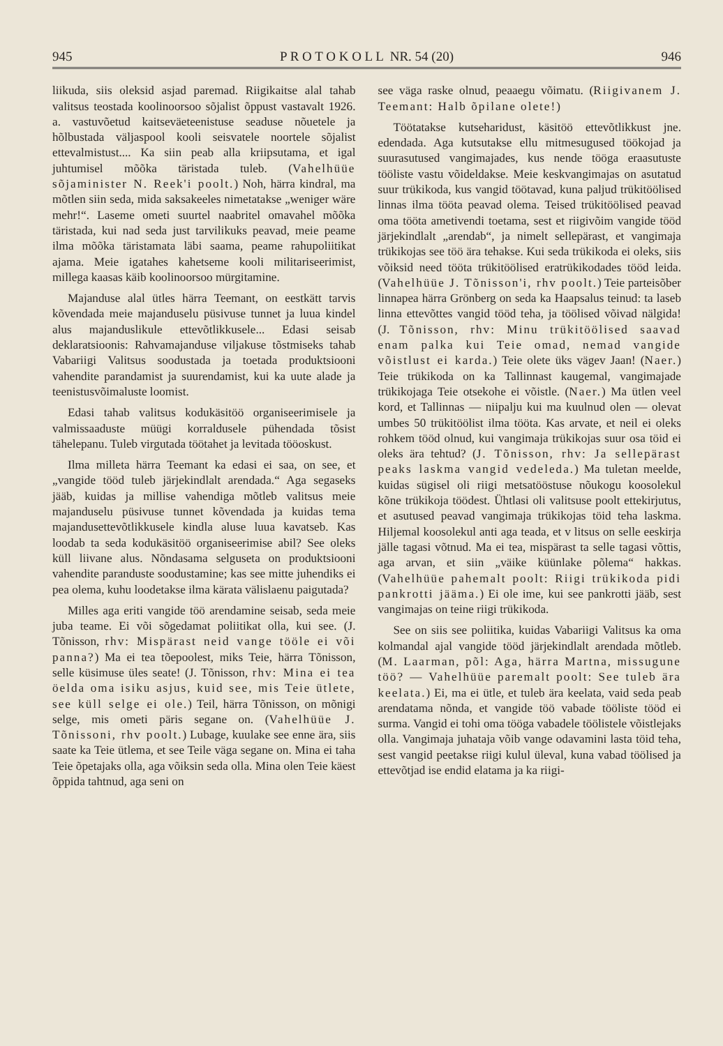945 P R O T O K O L L NR. 54 (20) 946
liikuda, siis oleksid asjad paremad. Riigikaitse alal tahab valitsus teostada koolinoorsoo sõjalist õppust vastavalt 1926. a. vastuvõetud kaitseväeteenistuse seaduse nõuetele ja hõlbustada väljaspool kooli seisvatele noortele sõjalist ettevalmistust.... Ka siin peab alla kriipsutama, et igal juhtumisel mõõka täristada tuleb. (Vahelhüüe sõjaminister N. Reek'i poolt.) Noh, härra kindral, ma mõtlen siin seda, mida saksakeeles nimetatakse „weniger wäre mehr!“. Laseme ometi suurtel naabritel omavahel mõõka täristada, kui nad seda just tarvilikuks peavad, meie peame ilma mõõka täristamata läbi saama, peame rahupoliitikat ajama. Meie igatahes kahetseme kooli militariseerimist, millega kaasas käib koolinoorsoo mürgitamine.
Majanduse alal ütles härra Teemant, on eestkätt tarvis kõvendada meie majanduselu püsivuse tunnet ja luua kindel alus majanduslikule ettevõtlikkusele... Edasi seisab deklaratsioonis: Rahvamajanduse viljakuse tõstmiseks tahab Vabariigi Valitsus soodustada ja toetada produktsiooni vahendite parandamist ja suurendamist, kui ka uute alade ja teenistusvõimaluste loomist.
Edasi tahab valitsus kodukäsitöö organiseerimisele ja valmissaaduste müügi korraldusele pühendada tõsist tähelepanu. Tuleb virgutada töötahet ja levitada tööoskust.
Ilma milleta härra Teemant ka edasi ei saa, on see, et „vangide tööd tuleb järjekindlalt arendada.“ Aga segaseks jääb, kuidas ja millise vahendiga mõtleb valitsus meie majanduselu püsivuse tunnet kõvendada ja kuidas tema majandusettevõtlikkusele kindla aluse luua kavatseb. Kas loodab ta seda kodukäsitöö organiseerimise abil? See oleks küll liivane alus. Nõndasama selguseta on produktsiooni vahendite paranduste soodustamine; kas see mitte juhendiks ei pea olema, kuhu loodetakse ilma kärata välislaenu paigutada?
Milles aga eriti vangide töö arendamine seisab, seda meie juba teame. Ei või sõgedamat poliitikat olla, kui see. (J. Tõnisson, rhv: Mispärast neid vange tööle ei või panna?) Ma ei tea tõepoolest, miks Teie, härra Tõnisson, selle küsimuse üles seate! (J. Tõnisson, rhv: Mina ei tea öelda oma isiku asjus, kuid see, mis Teie ütlete, see küll selge ei ole.) Teil, härra Tõnisson, on mõnigi selge, mis ometi päris segane on. (Vahelhüüe J. Tõnissoni, rhv poolt.) Lubage, kuulake see enne ära, siis saate ka Teie ütlema, et see Teile väga segane on. Mina ei taha Teie õpetajaks olla, aga võiksin seda olla. Mina olen Teie käest õppida tahtnud, aga seni on
see väga raske olnud, peaaegu võimatu. (Riigivanem J. Teemant: Halb õpilane olete!)
Töötatakse kutseharidust, käsitöö ettevõtlikkust jne. edendada. Aga kutsutakse ellu mitmesugused töökojad ja suurasutused vangimajades, kus nende tööga eraasutuste tööliste vastu võideldakse. Meie keskvangimajas on asutatud suur trükikoda, kus vangid töötavad, kuna paljud trükitöölised linnas ilma tööta peavad olema. Teised trükitöölised peavad oma tööta ametivendi toetama, sest et riigivõim vangide tööd järjekindlalt „arendab“, ja nimelt sellepärast, et vangimaja trükikojas see töö ära tehakse. Kui seda trükikoda ei oleks, siis võiksid need tööta trükitöölised eratrükikodades tööd leida. (Vahelhüüe J. Tõnisson'i, rhv poolt.) Teie parteisõber linnapea härra Grönberg on seda ka Haapsalus teinud: ta laseb linna ettevõttes vangid tööd teha, ja töölised võivad nälgida! (J. Tõnisson, rhv: Minu trükitöölised saavad enam palka kui Teie omad, nemad vangide võistlust ei karda.) Teie olete üks vägev Jaan! (Naer.) Teie trükikoda on ka Tallinnast kaugemal, vangimajade trükikojaga Teie otsekohe ei võistle. (Naer.) Ma ütlen veel kord, et Tallinnas — niipalju kui ma kuulnud olen — olevat umbes 50 trükitöölist ilma tööta. Kas arvate, et neil ei oleks rohkem tööd olnud, kui vangimaja trükikojas suur osa töid ei oleks ära tehtud? (J. Tõnisson, rhv: Ja sellepärast peaks laskma vangid vedeleda.) Ma tuletan meelde, kuidas sügisel oli riigi metsatööstuse nõukogu koosolekul kõne trükikoja töödest. Ühtlasi oli valitsuse poolt ettekirjutus, et asutused peavad vangimaja trükikojas töid teha laskma. Hiljemal koosolekul anti aga teada, et v litsus on selle eeskirja jälle tagasi võtnud. Ma ei tea, mispärast ta selle tagasi võttis, aga arvan, et siin „väike küünlake põlema“ hakkas. (Vahelhüüe pahemalt poolt: Riigi trükikoda pidi pankrotti jääma.) Ei ole ime, kui see pankrotti jääb, sest vangimajas on teine riigi trükikoda.
See on siis see poliitika, kuidas Vabariigi Valitsus ka oma kolmandal ajal vangide tööd järjekindlalt arendada mõtleb. (M. Laarman, põl: Aga, härra Martna, missugune töö? — Vahelhüüe paremalt poolt: See tuleb ära keelata.) Ei, ma ei ütle, et tuleb ära keelata, vaid seda peab arendatama nõnda, et vangide töö vabade tööliste tööd ei surma. Vangid ei tohi oma tööga vabadele töölistele võistlejaks olla. Vangimaja juhataja võib vange odavamini lasta töid teha, sest vangid peetakse riigi kulul üleval, kuna vabad töölised ja ettevõtjad ise endid elatama ja ka riigi-